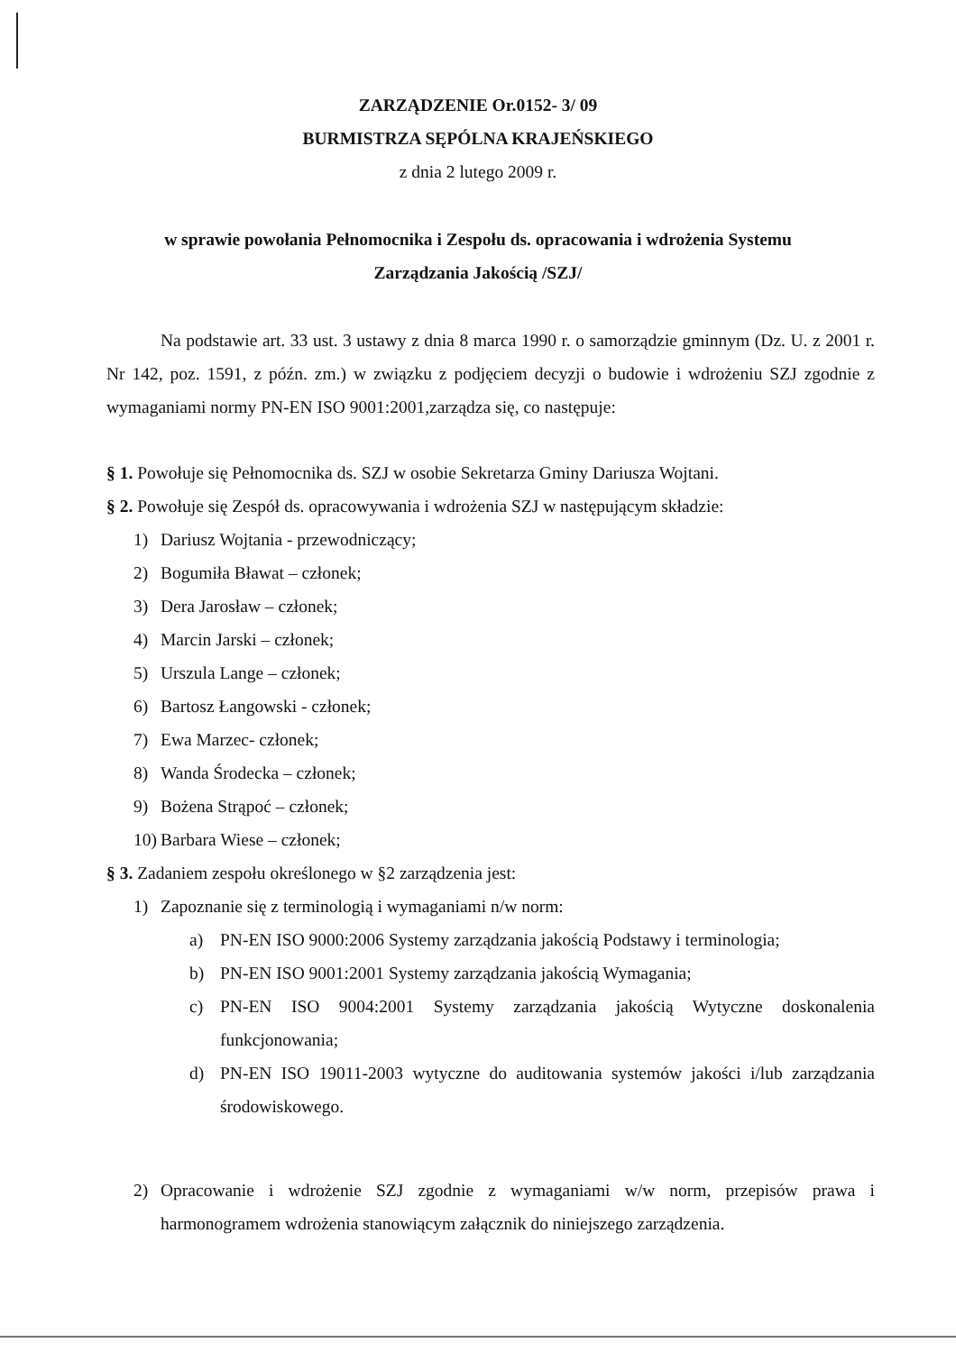ZARZĄDZENIE Or.0152- 3/ 09
BURMISTRZA SĘPÓLNA KRAJEŃSKIEGO
z dnia 2 lutego 2009 r.
w sprawie powołania Pełnomocnika i Zespołu ds. opracowania i wdrożenia Systemu
Zarządzania Jakością /SZJ/
Na podstawie art. 33 ust. 3 ustawy z dnia 8 marca 1990 r. o samorządzie gminnym (Dz. U. z 2001 r. Nr 142, poz. 1591, z późn. zm.) w związku z podjęciem decyzji o budowie i wdrożeniu SZJ zgodnie z wymaganiami normy PN-EN ISO 9001:2001,zarządza się, co następuje:
§ 1. Powołuje się Pełnomocnika ds. SZJ w osobie Sekretarza Gminy Dariusza Wojtani.
§ 2. Powołuje się Zespół ds. opracowywania i wdrożenia SZJ w następującym składzie:
1) Dariusz Wojtania - przewodniczący;
2) Bogumiła Bławat – członek;
3) Dera Jarosław – członek;
4) Marcin Jarski – członek;
5) Urszula Lange – członek;
6) Bartosz Łangowski - członek;
7) Ewa Marzec- członek;
8) Wanda Środecka – członek;
9) Bożena Strąpoć – członek;
10) Barbara Wiese – członek;
§ 3. Zadaniem zespołu określonego w §2 zarządzenia jest:
1) Zapoznanie się z terminologią i wymaganiami n/w norm:
a) PN-EN ISO 9000:2006 Systemy zarządzania jakością Podstawy i terminologia;
b) PN-EN ISO 9001:2001 Systemy zarządzania jakością Wymagania;
c) PN-EN ISO 9004:2001 Systemy zarządzania jakością Wytyczne doskonalenia funkcjonowania;
d) PN-EN ISO 19011-2003 wytyczne do auditowania systemów jakości i/lub zarządzania środowiskowego.
2) Opracowanie i wdrożenie SZJ zgodnie z wymaganiami w/w norm, przepisów prawa i harmonogramem wdrożenia stanowiącym załącznik do niniejszego zarządzenia.